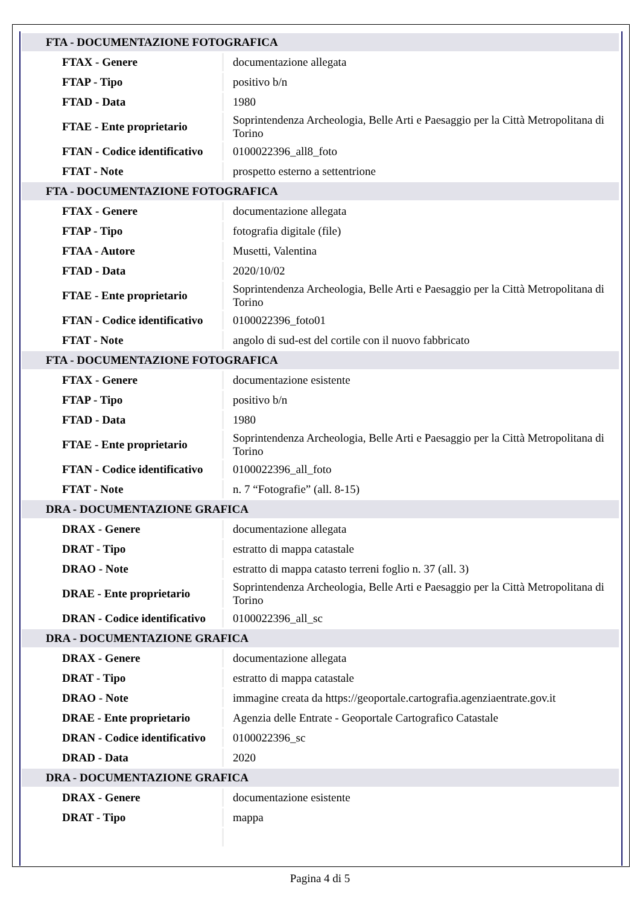| FTA - DOCUMENTAZIONE FOTOGRAFICA | |
| FTAX - Genere | documentazione allegata |
| FTAP - Tipo | positivo b/n |
| FTAD - Data | 1980 |
| FTAE - Ente proprietario | Soprintendenza Archeologia, Belle Arti e Paesaggio per la Città Metropolitana di Torino |
| FTAN - Codice identificativo | 0100022396_all8_foto |
| FTAT - Note | prospetto esterno a settentrione |
| FTA - DOCUMENTAZIONE FOTOGRAFICA | |
| FTAX - Genere | documentazione allegata |
| FTAP - Tipo | fotografia digitale (file) |
| FTAA - Autore | Musetti, Valentina |
| FTAD - Data | 2020/10/02 |
| FTAE - Ente proprietario | Soprintendenza Archeologia, Belle Arti e Paesaggio per la Città Metropolitana di Torino |
| FTAN - Codice identificativo | 0100022396_foto01 |
| FTAT - Note | angolo di sud-est del cortile con il nuovo fabbricato |
| FTA - DOCUMENTAZIONE FOTOGRAFICA | |
| FTAX - Genere | documentazione esistente |
| FTAP - Tipo | positivo b/n |
| FTAD - Data | 1980 |
| FTAE - Ente proprietario | Soprintendenza Archeologia, Belle Arti e Paesaggio per la Città Metropolitana di Torino |
| FTAN - Codice identificativo | 0100022396_all_foto |
| FTAT - Note | n. 7 “Fotografie” (all. 8-15) |
| DRA - DOCUMENTAZIONE GRAFICA | |
| DRAX - Genere | documentazione allegata |
| DRAT - Tipo | estratto di mappa catastale |
| DRAO - Note | estratto di mappa catasto terreni foglio n. 37 (all. 3) |
| DRAE - Ente proprietario | Soprintendenza Archeologia, Belle Arti e Paesaggio per la Città Metropolitana di Torino |
| DRAN - Codice identificativo | 0100022396_all_sc |
| DRA - DOCUMENTAZIONE GRAFICA | |
| DRAX - Genere | documentazione allegata |
| DRAT - Tipo | estratto di mappa catastale |
| DRAO - Note | immagine creata da https://geoportale.cartografia.agenziaentrate.gov.it |
| DRAE - Ente proprietario | Agenzia delle Entrate - Geoportale Cartografico Catastale |
| DRAN - Codice identificativo | 0100022396_sc |
| DRAD - Data | 2020 |
| DRA - DOCUMENTAZIONE GRAFICA | |
| DRAX - Genere | documentazione esistente |
| DRAT - Tipo | mappa |
Pagina 4 di 5